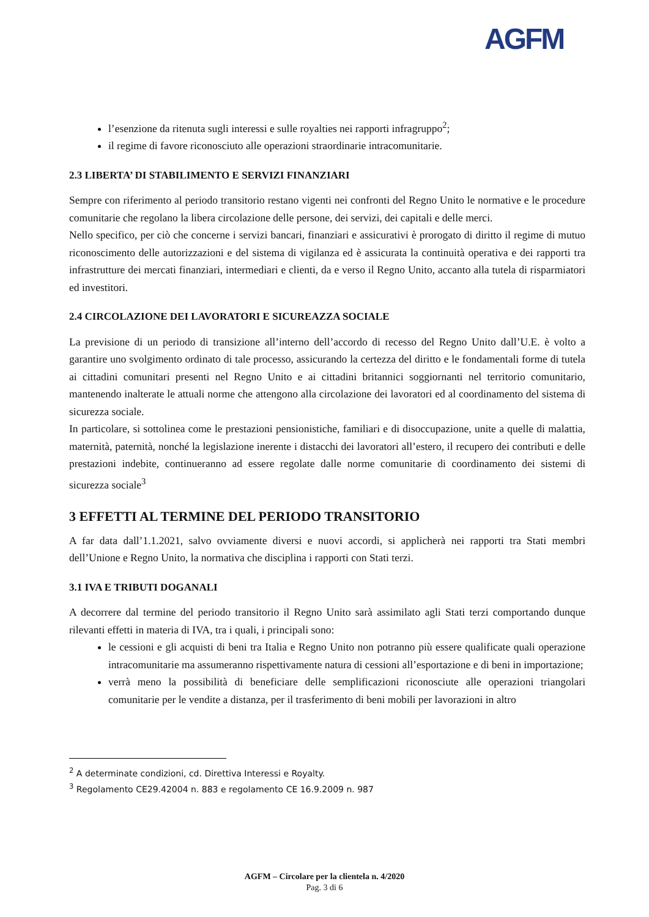AGFM
l’esenzione da ritenuta sugli interessi e sulle royalties nei rapporti infragruppo<sup>2</sup>;
il regime di favore riconosciuto alle operazioni straordinarie intracomunitarie.
2.3 LIBERTA’ DI STABILIMENTO E SERVIZI FINANZIARI
Sempre con riferimento al periodo transitorio restano vigenti nei confronti del Regno Unito le normative e le procedure comunitarie che regolano la libera circolazione delle persone, dei servizi, dei capitali e delle merci.
Nello specifico, per ciò che concerne i servizi bancari, finanziari e assicurativi è prorogato di diritto il regime di mutuo riconoscimento delle autorizzazioni e del sistema di vigilanza ed è assicurata la continuità operativa e dei rapporti tra infrastrutture dei mercati finanziari, intermediari e clienti, da e verso il Regno Unito, accanto alla tutela di risparmiatori ed investitori.
2.4 CIRCOLAZIONE DEI LAVORATORI E SICUREAZZA SOCIALE
La previsione di un periodo di transizione all’interno dell’accordo di recesso del Regno Unito dall’U.E. è volto a garantire uno svolgimento ordinato di tale processo, assicurando la certezza del diritto e le fondamentali forme di tutela ai cittadini comunitari presenti nel Regno Unito e ai cittadini britannici soggiornanti nel territorio comunitario, mantenendo inalterate le attuali norme che attengono alla circolazione dei lavoratori ed al coordinamento del sistema di sicurezza sociale.
In particolare, si sottolinea come le prestazioni pensionistiche, familiari e di disoccupazione, unite a quelle di malattia, maternità, paternità, nonché la legislazione inerente i distacchi dei lavoratori all’estero, il recupero dei contributi e delle prestazioni indebite, continueranno ad essere regolate dalle norme comunitarie di coordinamento dei sistemi di sicurezza sociale<sup>3</sup>
3 EFFETTI AL TERMINE DEL PERIODO TRANSITORIO
A far data dall’1.1.2021, salvo ovviamente diversi e nuovi accordi, si applicherà nei rapporti tra Stati membri dell’Unione e Regno Unito, la normativa che disciplina i rapporti con Stati terzi.
3.1 IVA E TRIBUTI DOGANALI
A decorrere dal termine del periodo transitorio il Regno Unito sarà assimilato agli Stati terzi comportando dunque rilevanti effetti in materia di IVA, tra i quali, i principali sono:
le cessioni e gli acquisti di beni tra Italia e Regno Unito non potranno più essere qualificate quali operazione intracomunitarie ma assumeranno rispettivamente natura di cessioni all’esportazione e di beni in importazione;
verrà meno la possibilità di beneficiare delle semplificazioni riconosciute alle operazioni triangolari comunitarie per le vendite a distanza, per il trasferimento di beni mobili per lavorazioni in altro
<sup>2</sup> A determinate condizioni, cd. Direttiva Interessi e Royalty.
<sup>3</sup> Regolamento CE29.42004 n. 883 e regolamento CE 16.9.2009 n. 987
AGFM – Circolare per la clientela n. 4/2020
Pag. 3 di 6